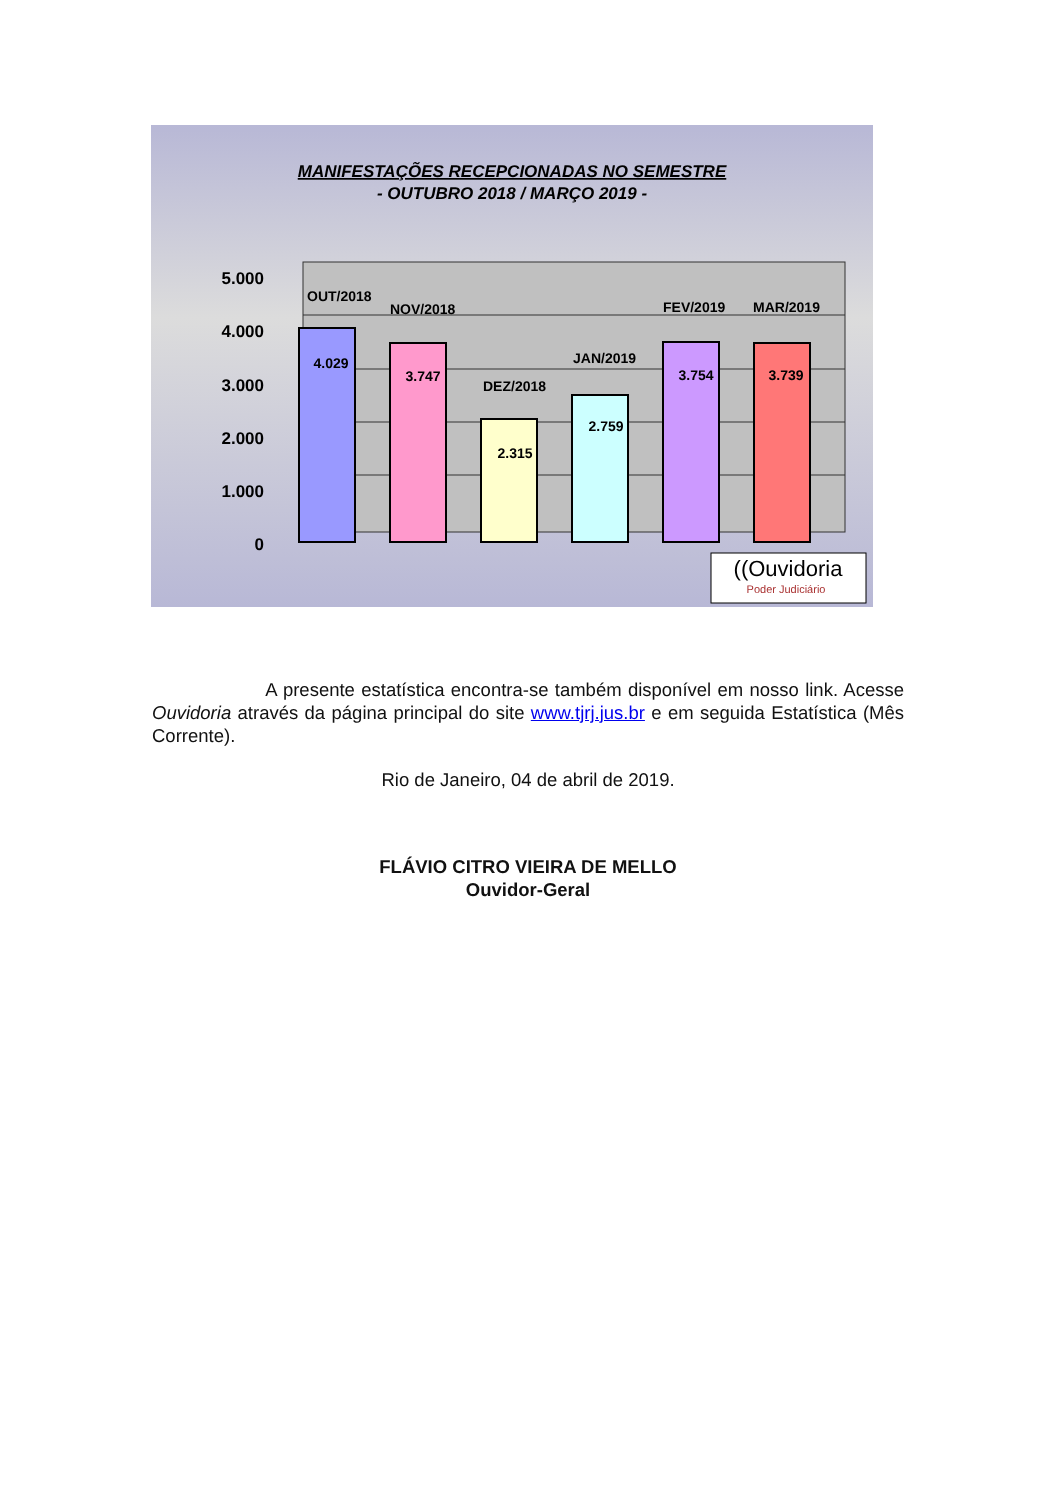MANIFESTAÇÕES RECEPCIONADAS NO SEMESTRE
- OUTUBRO 2018 / MARÇO 2019 -
5.000
4.000
3.000
2.000
1.000
0
4.029
3.747
2.315
2.759
3.754
3.739
OUT/2018
NOV/2018
DEZ/2018
JAN/2019
FEV/2019
MAR/2019
((Ouvidoria
Poder Judiciário
A presente estatística encontra-se também disponível em nosso link. Acesse Ouvidoria através da página principal do site www.tjrj.jus.br e em seguida Estatística (Mês Corrente).
Rio de Janeiro, 04 de abril de 2019.
FLÁVIO CITRO VIEIRA DE MELLO
Ouvidor-Geral